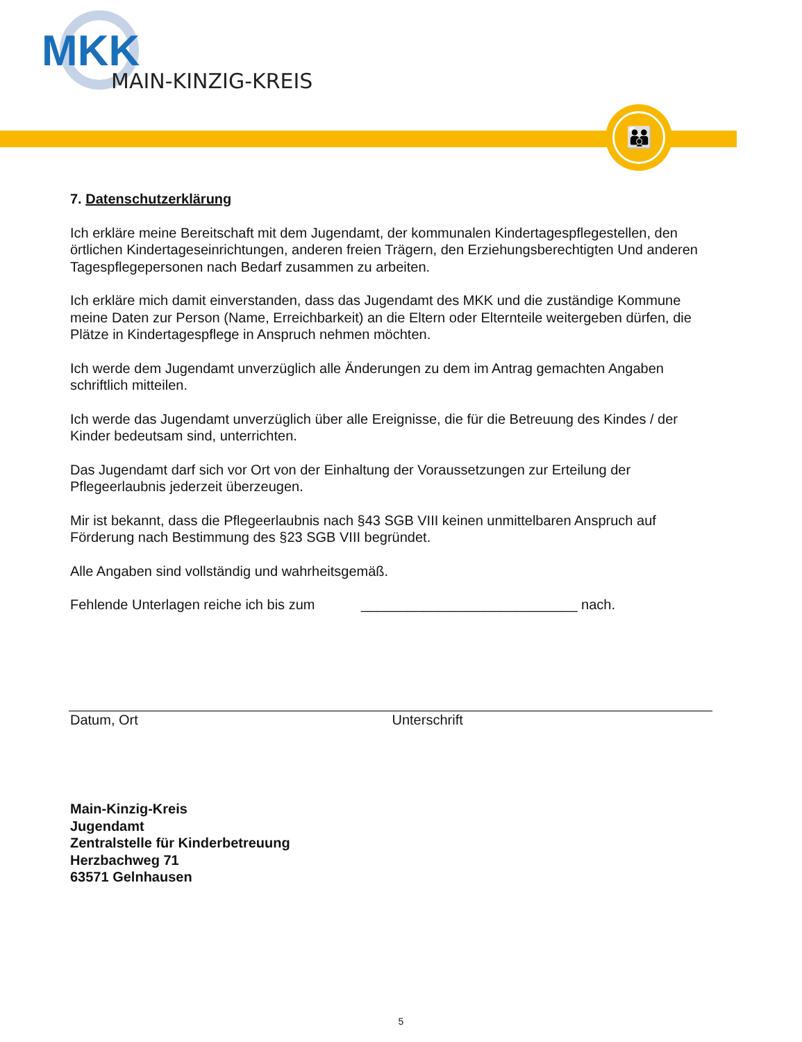MKK
MAIN-KINZIG-KREIS
👪
7. Datenschutzerklärung
Ich erkläre meine Bereitschaft mit dem Jugendamt, der kommunalen Kindertagespflegestellen, den örtlichen Kindertageseinrichtungen, anderen freien Trägern, den Erziehungsberechtigten Und anderen Tagespflegepersonen nach Bedarf zusammen zu arbeiten.
Ich erkläre mich damit einverstanden, dass das Jugendamt des MKK und die zuständige Kommune meine Daten zur Person (Name, Erreichbarkeit) an die Eltern oder Elternteile weitergeben dürfen, die Plätze in Kindertagespflege in Anspruch nehmen möchten.
Ich werde dem Jugendamt unverzüglich alle Änderungen zu dem im Antrag gemachten Angaben schriftlich mitteilen.
Ich werde das Jugendamt unverzüglich über alle Ereignisse, die für die Betreuung des Kindes / der Kinder bedeutsam sind, unterrichten.
Das Jugendamt darf sich vor Ort von der Einhaltung der Voraussetzungen zur Erteilung der Pflegeerlaubnis jederzeit überzeugen.
Mir ist bekannt, dass die Pflegeerlaubnis nach §43 SGB VIII keinen unmittelbaren Anspruch auf Förderung nach Bestimmung des §23 SGB VIII begründet.
Alle Angaben sind vollständig und wahrheitsgemäß.
Fehlende Unterlagen reiche ich bis zum ____________________________ nach.
Datum, Ort Unterschrift
Main-Kinzig-Kreis
Jugendamt
Zentralstelle für Kinderbetreuung
Herzbachweg 71
63571 Gelnhausen
5